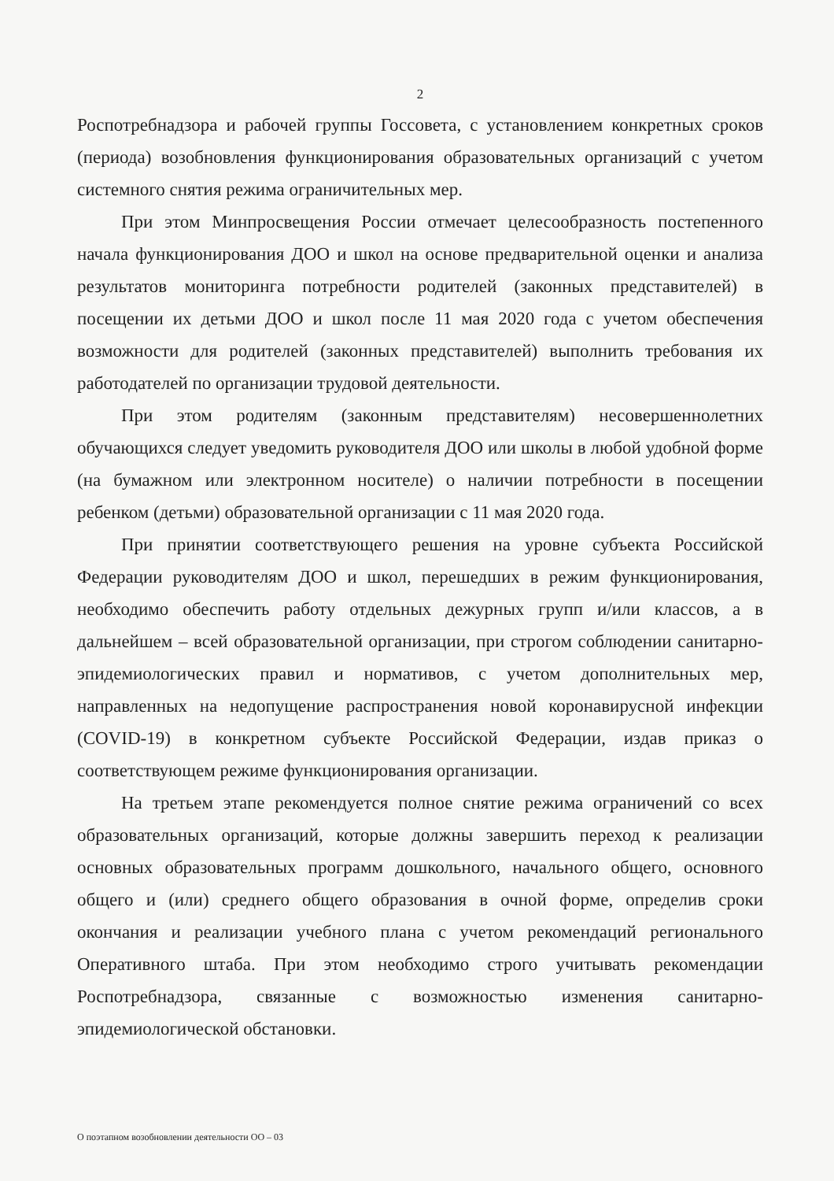2
Роспотребнадзора и рабочей группы Госсовета, с установлением конкретных сроков (периода) возобновления функционирования образовательных организаций с учетом системного снятия режима ограничительных мер.
При этом Минпросвещения России отмечает целесообразность постепенного начала функционирования ДОО и школ на основе предварительной оценки и анализа результатов мониторинга потребности родителей (законных представителей) в посещении их детьми ДОО и школ после 11 мая 2020 года с учетом обеспечения возможности для родителей (законных представителей) выполнить требования их работодателей по организации трудовой деятельности.
При этом родителям (законным представителям) несовершеннолетних обучающихся следует уведомить руководителя ДОО или школы в любой удобной форме (на бумажном или электронном носителе) о наличии потребности в посещении ребенком (детьми) образовательной организации с 11 мая 2020 года.
При принятии соответствующего решения на уровне субъекта Российской Федерации руководителям ДОО и школ, перешедших в режим функционирования, необходимо обеспечить работу отдельных дежурных групп и/или классов, а в дальнейшем – всей образовательной организации, при строгом соблюдении санитарно-эпидемиологических правил и нормативов, с учетом дополнительных мер, направленных на недопущение распространения новой коронавирусной инфекции (COVID-19) в конкретном субъекте Российской Федерации, издав приказ о соответствующем режиме функционирования организации.
На третьем этапе рекомендуется полное снятие режима ограничений со всех образовательных организаций, которые должны завершить переход к реализации основных образовательных программ дошкольного, начального общего, основного общего и (или) среднего общего образования в очной форме, определив сроки окончания и реализации учебного плана с учетом рекомендаций регионального Оперативного штаба. При этом необходимо строго учитывать рекомендации Роспотребнадзора, связанные с возможностью изменения санитарно-эпидемиологической обстановки.
О поэтапном возобновлении деятельности ОО – 03